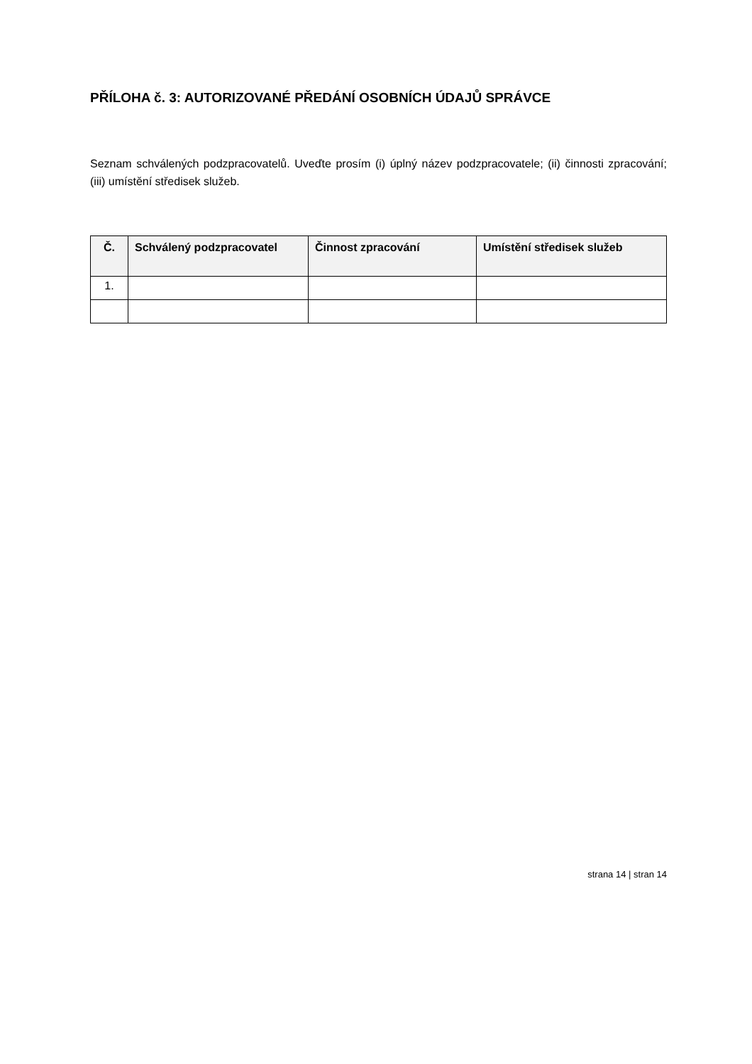PŘÍLOHA č. 3: AUTORIZOVANÉ PŘEDÁNÍ OSOBNÍCH ÚDAJŮ SPRÁVCE
Seznam schválených podzpracovatelů. Uveďte prosím (i) úplný název podzpracovatele; (ii) činnosti zpracování; (iii) umístění středisek služeb.
| Č. | Schválený podzpracovatel | Činnost zpracování | Umístění středisek služeb |
| --- | --- | --- | --- |
| 1. | | | |
strana 14 | stran 14